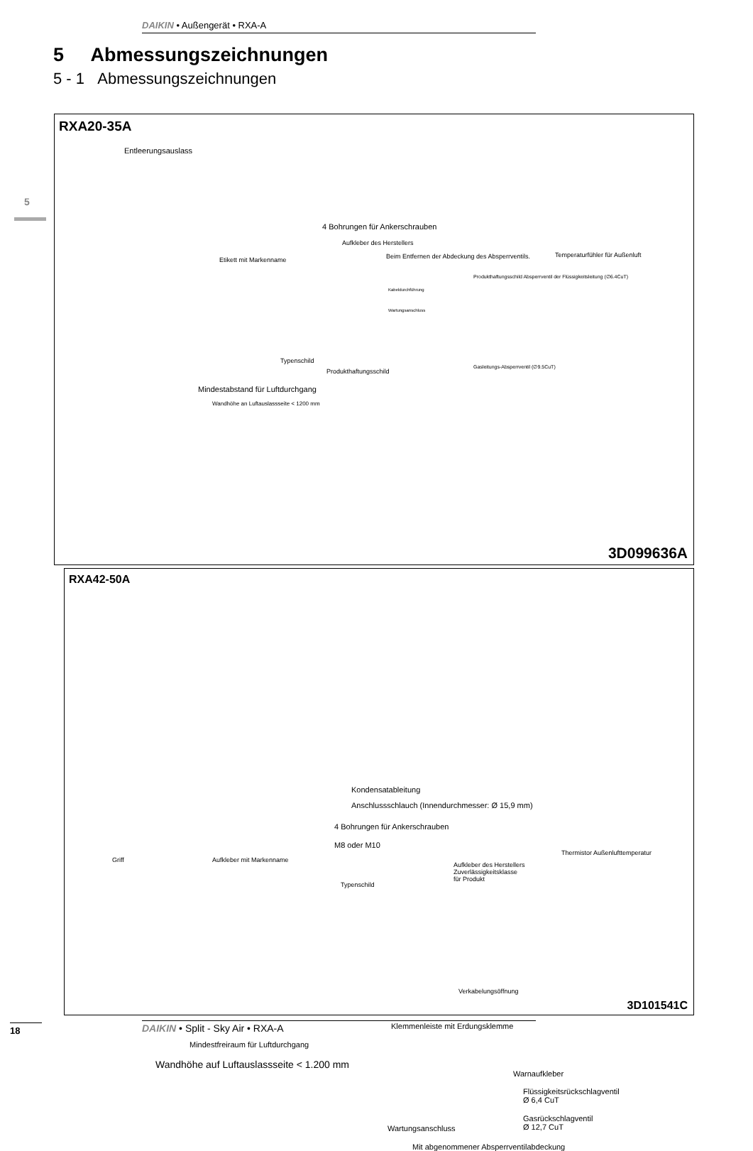DAIKIN • Außengerät • RXA-A
5 Abmessungszeichnungen
5 - 1 Abmessungszeichnungen
5
RXA20-35A
Entleerungsauslass
4 Bohrungen für Ankerschrauben
Aufkleber des Herstellers
Etikett mit Markenname
Beim Entfernen der Abdeckung des Absperrventils.
Temperaturfühler für Außenluft
Produkthaftungsschild Absperrventil der Flüssigkeitsleitung (∅6.4CuT)
Kabeldurchführung
Wartungsanschluss
Typenschild
Produkthaftungsschild
Gasleitungs-Absperrventil (∅9.5CuT)
Mindestabstand für Luftdurchgang
Wandhöhe an Luftauslassseite < 1200 mm
3D099636A
RXA42-50A
Kondensatableitung
Anschlussschlauch (Innendurchmesser: Ø 15,9 mm)
4 Bohrungen für Ankerschrauben
M8 oder M10
Griff Aufkleber mit Markenname
Typenschild
Aufkleber des Herstellers
Zuverlässigkeitsklasse
für Produkt
Verkabelungsöffnung
Thermistor Außenlufttemperatur
Klemmenleiste mit Erdungsklemme
Mindestfreiraum für Luftdurchgang
Wandhöhe auf Luftauslassseite < 1.200 mm
Warnaufkleber
Flüssigkeitsrückschlagventil
Ø 6,4 CuT
Gasrückschlagventil
Ø 12,7 CuT
Wartungsanschluss
Mit abgenommener Absperrventilabdeckung
3D101541C
18 DAIKIN • Split - Sky Air • RXA-A